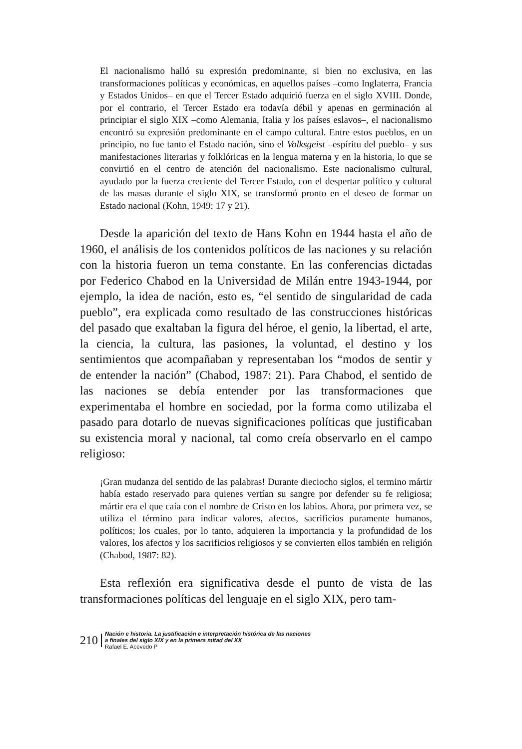El nacionalismo halló su expresión predominante, si bien no exclusiva, en las transformaciones políticas y económicas, en aquellos países –como Inglaterra, Francia y Estados Unidos– en que el Tercer Estado adquirió fuerza en el siglo XVIII. Donde, por el contrario, el Tercer Estado era todavía débil y apenas en germinación al principiar el siglo XIX –como Alemania, Italia y los países eslavos–, el nacionalismo encontró su expresión predominante en el campo cultural. Entre estos pueblos, en un principio, no fue tanto el Estado nación, sino el Volksgeist –espíritu del pueblo– y sus manifestaciones literarias y folklóricas en la lengua materna y en la historia, lo que se convirtió en el centro de atención del nacionalismo. Este nacionalismo cultural, ayudado por la fuerza creciente del Tercer Estado, con el despertar político y cultural de las masas durante el siglo XIX, se transformó pronto en el deseo de formar un Estado nacional (Kohn, 1949: 17 y 21).
Desde la aparición del texto de Hans Kohn en 1944 hasta el año de 1960, el análisis de los contenidos políticos de las naciones y su relación con la historia fueron un tema constante. En las conferencias dictadas por Federico Chabod en la Universidad de Milán entre 1943-1944, por ejemplo, la idea de nación, esto es, “el sentido de singularidad de cada pueblo”, era explicada como resultado de las construcciones históricas del pasado que exaltaban la figura del héroe, el genio, la libertad, el arte, la ciencia, la cultura, las pasiones, la voluntad, el destino y los sentimientos que acompañaban y representaban los “modos de sentir y de entender la nación” (Chabod, 1987: 21). Para Chabod, el sentido de las naciones se debía entender por las transformaciones que experimentaba el hombre en sociedad, por la forma como utilizaba el pasado para dotarlo de nuevas significaciones políticas que justificaban su existencia moral y nacional, tal como creía observarlo en el campo religioso:
¡Gran mudanza del sentido de las palabras! Durante dieciocho siglos, el termino mártir había estado reservado para quienes vertían su sangre por defender su fe religiosa; mártir era el que caía con el nombre de Cristo en los labios. Ahora, por primera vez, se utiliza el término para indicar valores, afectos, sacrificios puramente humanos, políticos; los cuales, por lo tanto, adquieren la importancia y la profundidad de los valores, los afectos y los sacrificios religiosos y se convierten ellos también en religión (Chabod, 1987: 82).
Esta reflexión era significativa desde el punto de vista de las transformaciones políticas del lenguaje en el siglo XIX, pero tam-
210
Nación e historia. La justificación e interpretación histórica de las naciones
a finales del siglo XIX y en la primera mitad del XX
Rafael E. Acevedo P